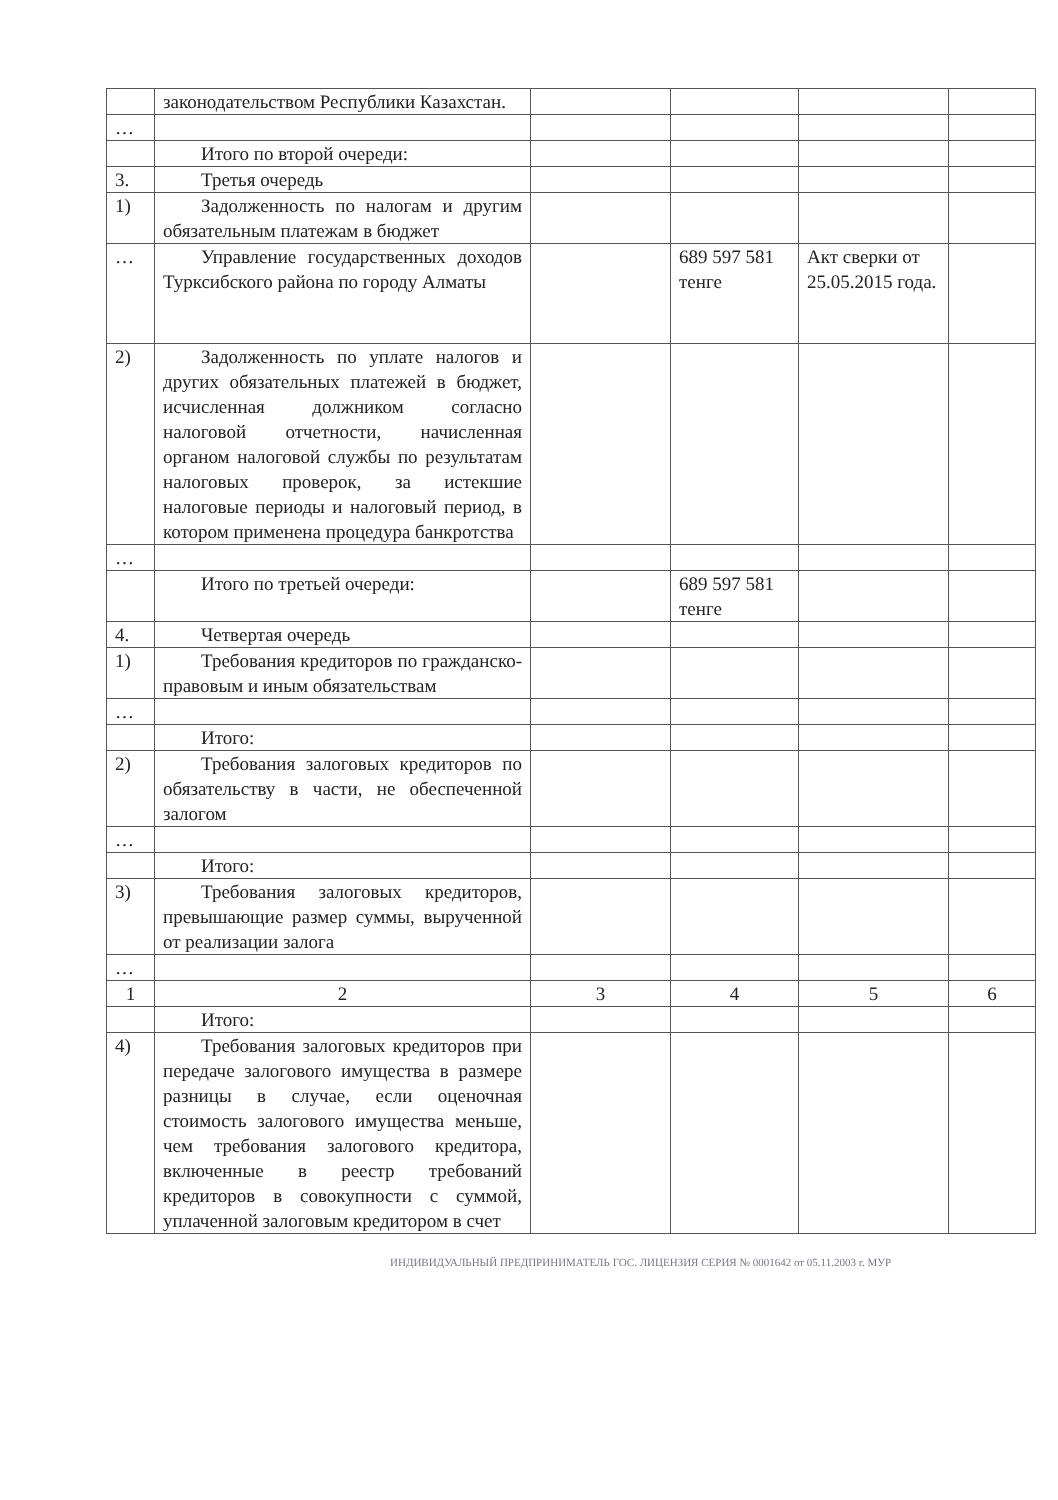| | законодательством Республики Казахстан. | | | | |
| … | | | | | |
| | Итого по второй очереди: | | | | |
| 3. | Третья очередь | | | | |
| 1) | Задолженность по налогам и другим обязательным платежам в бюджет | | | | |
| … | Управление государственных доходов Турксибского района по городу Алматы | | 689 597 581 тенге | Акт сверки от 25.05.2015 года. | |
| 2) | Задолженность по уплате налогов и других обязательных платежей в бюджет, исчисленная должником согласно налоговой отчетности, начисленная органом налоговой службы по результатам налоговых проверок, за истекшие налоговые периоды и налоговый период, в котором применена процедура банкротства | | | | |
| … | | | | | |
| | Итого по третьей очереди: | | 689 597 581 тенге | | |
| 4. | Четвертая очередь | | | | |
| 1) | Требования кредиторов по гражданско-правовым и иным обязательствам | | | | |
| … | | | | | |
| | Итого: | | | | |
| 2) | Требования залоговых кредиторов по обязательству в части, не обеспеченной залогом | | | | |
| … | | | | | |
| | Итого: | | | | |
| 3) | Требования залоговых кредиторов, превышающие размер суммы, вырученной от реализации залога | | | | |
| … | | | | | |
| 1 | 2 | 3 | 4 | 5 | 6 |
| | Итого: | | | | |
| 4) | Требования залоговых кредиторов при передаче залогового имущества в размере разницы в случае, если оценочная стоимость залогового имущества меньше, чем требования залогового кредитора, включенные в реестр требований кредиторов в совокупности с суммой, уплаченной залоговым кредитором в счет | | | | |
ИНДИВИДУАЛЬНЫЙ ПРЕДПРИНИМАТЕЛЬ ГОС. ЛИЦЕНЗИЯ СЕРИЯ № 0001642 от 05.11.2003 г. МУР